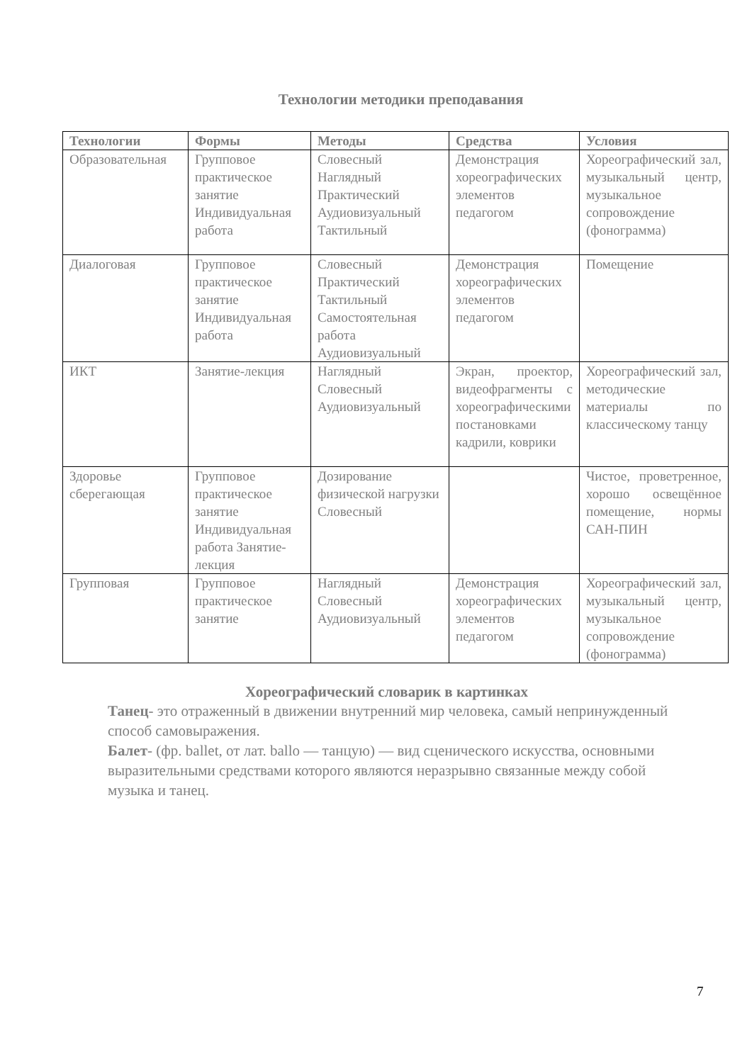Технологии методики преподавания
| Технологии | Формы | Методы | Средства | Условия |
| --- | --- | --- | --- | --- |
| Образовательная | Групповое практическое занятие Индивидуальная работа | Словесный Наглядный Практический Аудиовизуальный Тактильный | Демонстрация хореографических элементов педагогом | Хореографический зал, музыкальный центр, музыкальное сопровождение (фонограмма) |
| Диалоговая | Групповое практическое занятие Индивидуальная работа | Словесный Практический Тактильный Самостоятельная работа Аудиовизуальный | Демонстрация хореографических элементов педагогом | Помещение |
| ИКТ | Занятие-лекция | Наглядный Словесный Аудиовизуальный | Экран, проектор, видеофрагменты с хореографическими постановками кадрили, коврики | Хореографический зал, методические материалы по классическому танцу |
| Здоровье сберегающая | Групповое практическое занятие Индивидуальная работа Занятие-лекция | Дозирование физической нагрузки Словесный | | Чистое, проветренное, хорошо освещённое помещение, нормы САН-ПИН |
| Групповая | Групповое практическое занятие | Наглядный Словесный Аудиовизуальный | Демонстрация хореографических элементов педагогом | Хореографический зал, музыкальный центр, музыкальное сопровождение (фонограмма) |
Хореографический словарик в картинках
Танец- это отраженный в движении внутренний мир человека, самый непринужденный способ самовыражения.
Балет- (фр. ballet, от лат. ballo — танцую) — вид сценического искусства, основными выразительными средствами которого являются неразрывно связанные между собой музыка и танец.
7